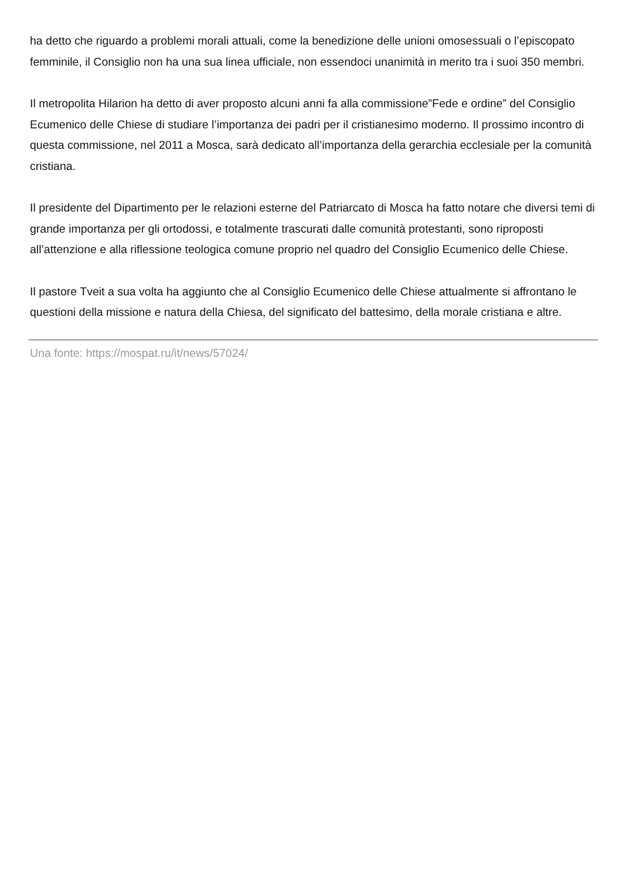ha detto che riguardo a problemi morali attuali, come la benedizione delle unioni omosessuali o l’episcopato femminile, il Consiglio non ha una sua linea ufficiale, non essendoci unanimità in merito tra i suoi 350 membri.
Il metropolita Hilarion ha detto di aver proposto alcuni anni fa alla commissione”Fede e ordine” del Consiglio Ecumenico delle Chiese di studiare l’importanza dei padri per il cristianesimo moderno. Il prossimo incontro di questa commissione, nel 2011 a Mosca, sarà dedicato all’importanza della gerarchia ecclesiale per la comunità cristiana.
Il presidente del Dipartimento per le relazioni esterne del Patriarcato di Mosca ha fatto notare che diversi temi di grande importanza per gli ortodossi, e totalmente trascurati dalle comunità protestanti, sono riproposti all’attenzione e alla riflessione teologica comune proprio nel quadro del Consiglio Ecumenico delle Chiese.
Il pastore Tveit a sua volta ha aggiunto che al Consiglio Ecumenico delle Chiese attualmente si affrontano le questioni della missione e natura della Chiesa, del significato del battesimo, della morale cristiana e altre.
Una fonte: https://mospat.ru/it/news/57024/